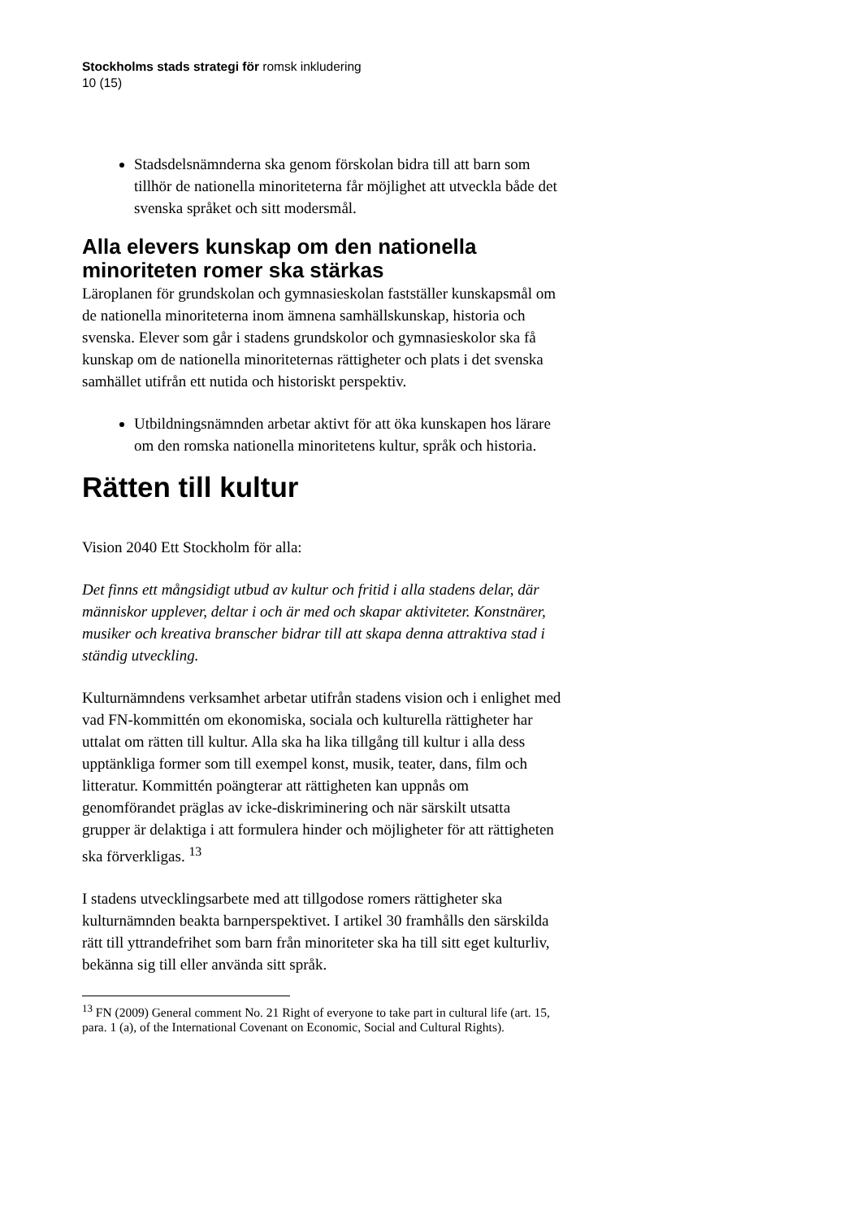Stockholms stads strategi för romsk inkludering
10 (15)
Stadsdelsnämnderna ska genom förskolan bidra till att barn som tillhör de nationella minoriteterna får möjlighet att utveckla både det svenska språket och sitt modersmål.
Alla elevers kunskap om den nationella minoriteten romer ska stärkas
Läroplanen för grundskolan och gymnasieskolan fastställer kunskapsmål om de nationella minoriteterna inom ämnena samhällskunskap, historia och svenska. Elever som går i stadens grundskolor och gymnasieskolor ska få kunskap om de nationella minoriteternas rättigheter och plats i det svenska samhället utifrån ett nutida och historiskt perspektiv.
Utbildningsnämnden arbetar aktivt för att öka kunskapen hos lärare om den romska nationella minoritetens kultur, språk och historia.
Rätten till kultur
Vision 2040 Ett Stockholm för alla:
Det finns ett mångsidigt utbud av kultur och fritid i alla stadens delar, där människor upplever, deltar i och är med och skapar aktiviteter. Konstnärer, musiker och kreativa branscher bidrar till att skapa denna attraktiva stad i ständig utveckling.
Kulturnämndens verksamhet arbetar utifrån stadens vision och i enlighet med vad FN-kommittén om ekonomiska, sociala och kulturella rättigheter har uttalat om rätten till kultur. Alla ska ha lika tillgång till kultur i alla dess upptänkliga former som till exempel konst, musik, teater, dans, film och litteratur. Kommittén poängterar att rättigheten kan uppnås om genomförandet präglas av icke-diskriminering och när särskilt utsatta grupper är delaktiga i att formulera hinder och möjligheter för att rättigheten ska förverkligas. <sup>13</sup>
I stadens utvecklingsarbete med att tillgodose romers rättigheter ska kulturnämnden beakta barnperspektivet. I artikel 30 framhålls den särskilda rätt till yttrandefrihet som barn från minoriteter ska ha till sitt eget kulturliv, bekänna sig till eller använda sitt språk.
<sup>13</sup> FN (2009) General comment No. 21 Right of everyone to take part in cultural life (art. 15, para. 1 (a), of the International Covenant on Economic, Social and Cultural Rights).